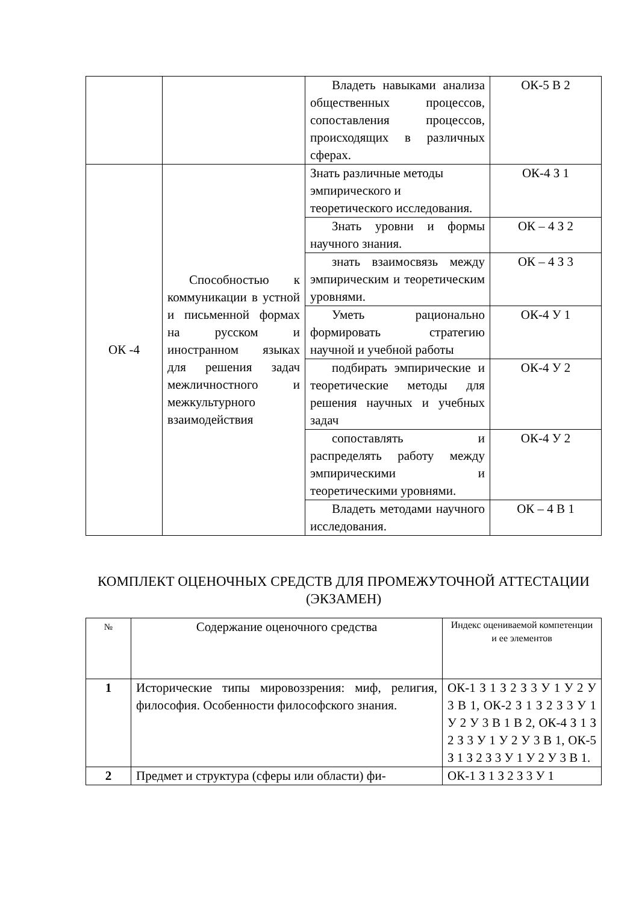| | | Владеть навыками анализа общественных процессов, сопоставления процессов, происходящих в различных сферах. | ОК-5 В 2 |
| ОК -4 | Способностью к коммуникации в устной и письменной формах на русском и иностранном языках для решения задач межличностного и межкультурного взаимодействия | Знать различные методы эмпирического и теоретического исследования. | ОК-4 З 1 |
| | | Знать уровни и формы научного знания. | ОК – 4 З 2 |
| | | знать взаимосвязь между эмпирическим и теоретическим уровнями. | ОК – 4 З 3 |
| | | Уметь рационально формировать стратегию научной и учебной работы | ОК-4 У 1 |
| | | подбирать эмпирические и теоретические методы для решения научных и учебных задач | ОК-4 У 2 |
| | | сопоставлять и распределять работу между эмпирическими и теоретическими уровнями. | ОК-4 У 2 |
| | | Владеть методами научного исследования. | ОК – 4 В 1 |
КОМПЛЕКТ ОЦЕНОЧНЫХ СРЕДСТВ ДЛЯ ПРОМЕЖУТОЧНОЙ АТТЕСТАЦИИ (ЭКЗАМЕН)
| № | Содержание оценочного средства | Индекс оцениваемой компетенции и ее элементов |
| --- | --- | --- |
| 1 | Исторические типы мировоззрения: миф, религия, философия. Особенности философского знания. | ОК-1 З 1 З 2 З 3 У 1 У 2 У 3 В 1, ОК-2 З 1 З 2 З 3 У 1 У 2 У 3 В 1 В 2, ОК-4 З 1 З 2 З 3 У 1 У 2 У 3 В 1, ОК-5 З 1 З 2 З 3 У 1 У 2 У 3 В 1. |
| 2 | Предмет и структура (сферы или области) фи- | ОК-1 З 1 З 2 З 3 У 1 |